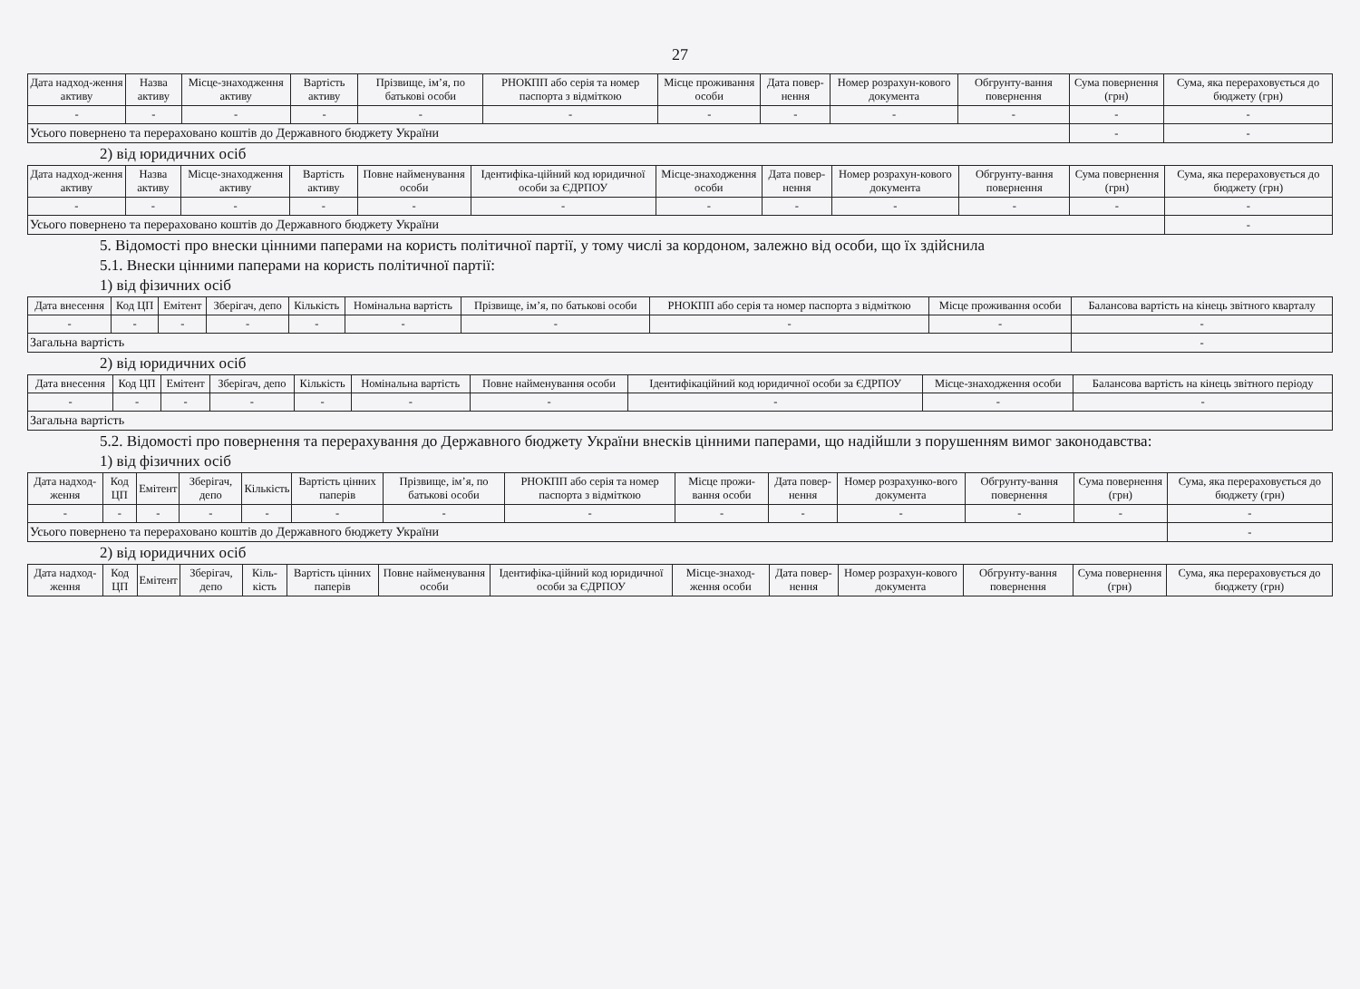27
| Дата надход-ження активу | Назва активу | Місце-знаходження активу | Вартість активу | Прізвище, ім’я, по батькові особи | РНОКПП або серія та номер паспорта з відміткою | Місце проживання особи | Дата повер-нення | Номер розрахун-кового документа | Обгрунту-вання повернення | Сума повернення (грн) | Сума, яка перераховується до бюджету (грн) |
| --- | --- | --- | --- | --- | --- | --- | --- | --- | --- | --- | --- |
| - | - | - | - | - | - | - | - | - | - | - | - |
| Усього повернено та перераховано коштів до Державного бюджету України | | | | | | | | | | - | - |
2) від юридичних осіб
| Дата надход-ження активу | Назва активу | Місце-знаходження активу | Вартість активу | Повне найменування особи | Ідентифіка-ційний код юридичної особи за ЄДРПОУ | Місце-знаходження особи | Дата повер-нення | Номер розрахун-кового документа | Обгрунту-вання повернення | Сума повернення (грн) | Сума, яка перераховується до бюджету (грн) |
| --- | --- | --- | --- | --- | --- | --- | --- | --- | --- | --- | --- |
| - | - | - | - | - | - | - | - | - | - | - | - |
| Усього повернено та перераховано коштів до Державного бюджету України | | | | | | | | | | | - |
5. Відомості про внески цінними паперами на користь політичної партії, у тому числі за кордоном, залежно від особи, що їх здійснила
5.1. Внески цінними паперами на користь політичної партії:
1) від фізичних осіб
| Дата внесення | Код ЦП | Емітент | Зберігач, депо | Кількість | Номінальна вартість | Прізвище, ім’я, по батькові особи | РНОКПП або серія та номер паспорта з відміткою | Місце проживання особи | Балансова вартість на кінець звітного кварталу |
| --- | --- | --- | --- | --- | --- | --- | --- | --- | --- |
| - | - | - | - | - | - | - | - | - | - |
| Загальна вартість | | | | | | | | | - |
2) від юридичних осіб
| Дата внесення | Код ЦП | Емітент | Зберігач, депо | Кількість | Номінальна вартість | Повне найменування особи | Ідентифікаційний код юридичної особи за ЄДРПОУ | Місце-знаходження особи | Балансова вартість на кінець звітного періоду |
| --- | --- | --- | --- | --- | --- | --- | --- | --- | --- |
| - | - | - | - | - | - | - | - | - | - |
| Загальна вартість | | | | | | | | | |
5.2. Відомості про повернення та перерахування до Державного бюджету України внесків цінними паперами, що надійшли з порушенням вимог законодавства:
1) від фізичних осіб
| Дата надход-ження | Код ЦП | Емітент | Зберігач, депо | Кількість | Вартість цінних паперів | Прізвище, ім’я, по батькові особи | РНОКПП або серія та номер паспорта з відміткою | Місце прожи-вання особи | Дата повер-нення | Номер розрахунко-вого документа | Обгрунту-вання повернення | Сума повернення (грн) | Сума, яка перераховується до бюджету (грн) |
| --- | --- | --- | --- | --- | --- | --- | --- | --- | --- | --- | --- | --- | --- |
| - | - | - | - | - | - | - | - | - | - | - | - | - | - |
| Усього повернено та перераховано коштів до Державного бюджету України | | | | | | | | | | | | | - |
2) від юридичних осіб
| Дата надход-ження | Код ЦП | Емітент | Зберігач, депо | Кіль-кість | Вартість цінних паперів | Повне найменування особи | Ідентифіка-ційний код юридичної особи за ЄДРПОУ | Місце-знаход-ження особи | Дата повер-нення | Номер розрахун-кового документа | Обгрунту-вання повернення | Сума повернення (грн) | Сума, яка перераховується до бюджету (грн) |
| --- | --- | --- | --- | --- | --- | --- | --- | --- | --- | --- | --- | --- | --- |